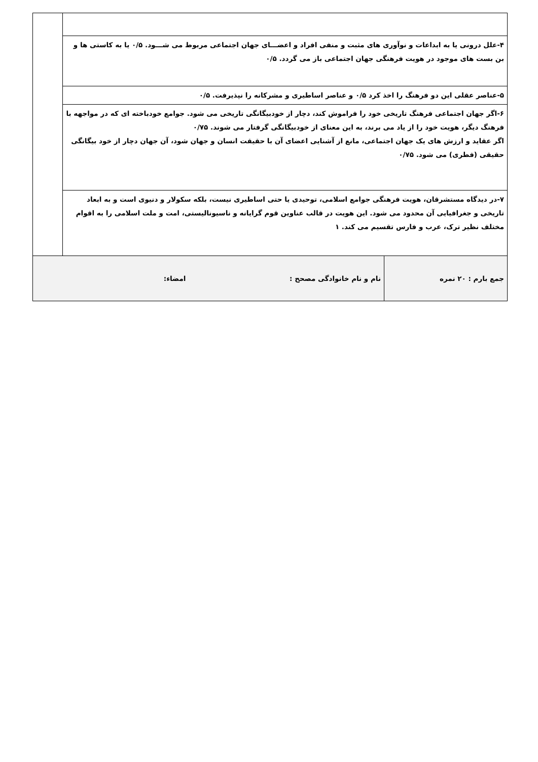| ۴-علل درونی یا به ابداعات و نوآوری های مثبت و منفی افراد و اعضـــای جهان اجتماعی مربوط می شـــود. ۰/۵ یا به کاستی ها و بن بست های موجود در هویت فرهنگی جهان اجتماعی باز می گردد. ۰/۵ | |
| ۵-عناصر عقلی این دو فرهنگ را اخذ کرد ۰/۵ و عناصر اساطیری و مشرکانه را نپذیرفت. ۰/۵ | |
| ۶-اگر جهان اجتماعی فرهنگ تاریخی خود را فراموش کند، دچار از خودبیگانگی تاریخی می شود. جوامع خودباخته ای که در مواجهه با فرهنگ دیگر، هویت خود را از یاد می برند، به این معنای از خودبیگانگی گرفتار می شوند. ۰/۷۵ اگر عقاید و ارزش های یک جهان اجتماعی، مانع از آشنایی اعضای آن با حقیقت انسان و جهان شود، آن جهان دچار از خود بیگانگی حقیقی (فطری) می شود. ۰/۷۵ | |
| ۷-در دیدگاه مستشرقان، هویت فرهنگی جوامع اسلامی، توحیدی یا حتی اساطیری نیست، بلکه سکولار و دنیوی است و به ابعاد تاریخی و جغرافیایی آن محدود می شود. این هویت در قالب عناوین قوم گرایانه و ناسیونالیستی، امت و ملت اسلامی را به اقوام مختلف نظیر ترک، عرب و فارس تقسیم می کند. ۱ | |
| جمع بارم : ۲۰ نمره | نام و نام خانوادگی مصحح : امضاء: |